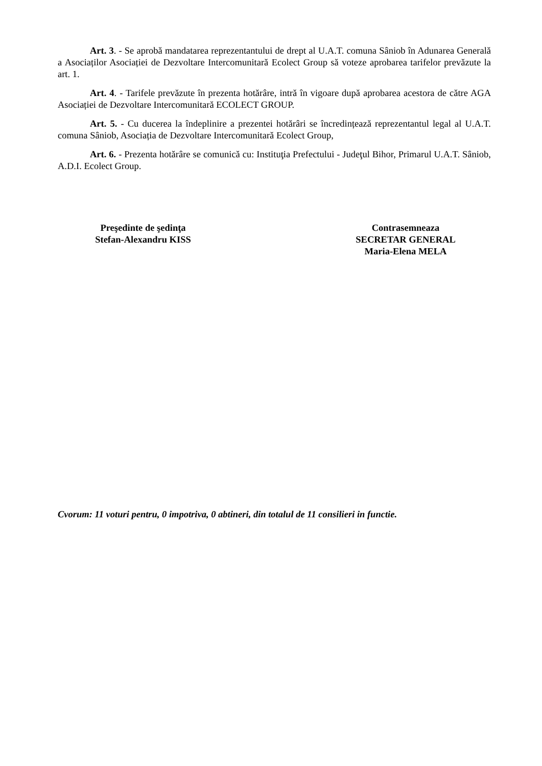Art. 3. - Se aprobă mandatarea reprezentantului de drept al U.A.T. comuna Sâniob în Adunarea Generală a Asociaților Asociației de Dezvoltare Intercomunitară Ecolect Group să voteze aprobarea tarifelor prevăzute la art. 1.
Art. 4. - Tarifele prevăzute în prezenta hotărâre, intră în vigoare după aprobarea acestora de către AGA Asociației de Dezvoltare Intercomunitară ECOLECT GROUP.
Art. 5. - Cu ducerea la îndeplinire a prezentei hotărâri se încredințează reprezentantul legal al U.A.T. comuna Sâniob, Asociația de Dezvoltare Intercomunitară Ecolect Group,
Art. 6. - Prezenta hotărâre se comunică cu: Instituţia Prefectului - Judeţul Bihor, Primarul U.A.T. Sâniob, A.D.I. Ecolect Group.
Preşedinte de şedinţa
Stefan-Alexandru KISS
Contrasemneaza
SECRETAR GENERAL
Maria-Elena MELA
Cvorum: 11 voturi pentru, 0 impotriva, 0 abtineri, din totalul de 11 consilieri in functie.